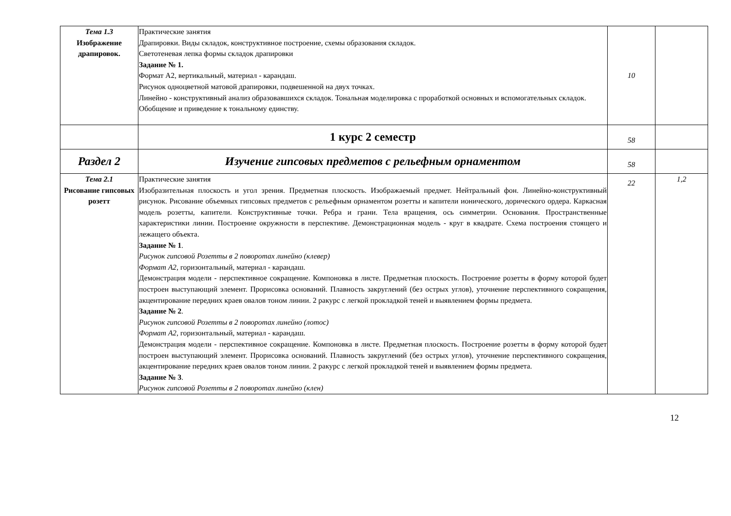| Тема 1.3 Изображение драпировок. | Практические занятия Драпировки. Виды складок, конструктивное построение, схемы образования складок. Светотеневая лепка формы складок драпировки Задание № 1. Формат А2, вертикальный, материал - карандаш. Рисунок одноцветной матовой драпировки, подвешенной на двух точках. Линейно - конструктивный анализ образовавшихся складок. Тональная моделировка с проработкой основных и вспомогательных складок. Обобщение и приведение к тональному единству. | 10 | |
| | 1 курс 2 семестр | 58 | |
| Раздел 2 | Изучение гипсовых предметов с рельефным орнаментом | 58 | |
| Тема 2.1 Рисование гипсовых розетт | Практические занятия Изобразительная плоскость и угол зрения. Предметная плоскость. Изображаемый предмет. Нейтральный фон. Линейно-конструктивный рисунок. Рисование объемных гипсовых предметов с рельефным орнаментом розетты и капители ионического, дорического ордера. Каркасная модель розетты, капители. Конструктивные точки. Ребра и грани. Тела вращения, ось симметрии. Основания. Пространственные характеристики линии. Построение окружности в перспективе. Демонстрационная модель - круг в квадрате. Схема построения стоящего и лежащего объекта. Задание № 1 . Рисунок гипсовой Розетты в 2 поворотах линейно (клевер) Формат А2 , горизонтальный, материал - карандаш. Демонстрация модели - перспективное сокращение. Компоновка в листе. Предметная плоскость. Построение розетты в форму которой будет построен выступающий элемент. Прорисовка оснований. Плавность закруглений (без острых углов), уточнение перспективного сокращения, акцентирование передних краев овалов тоном линии. 2 ракурс с легкой прокладкой теней и выявлением формы предмета. Задание № 2 . Рисунок гипсовой Розетты в 2 поворотах линейно (лотос) Формат А2 , горизонтальный, материал - карандаш. Демонстрация модели - перспективное сокращение. Компоновка в листе. Предметная плоскость. Построение розетты в форму которой будет построен выступающий элемент. Прорисовка оснований. Плавность закруглений (без острых углов), уточнение перспективного сокращения, акцентирование передних краев овалов тоном линии. 2 ракурс с легкой прокладкой теней и выявлением формы предмета. Задание № 3 . Рисунок гипсовой Розетты в 2 поворотах линейно (клен) | 22 | 1,2 |
12